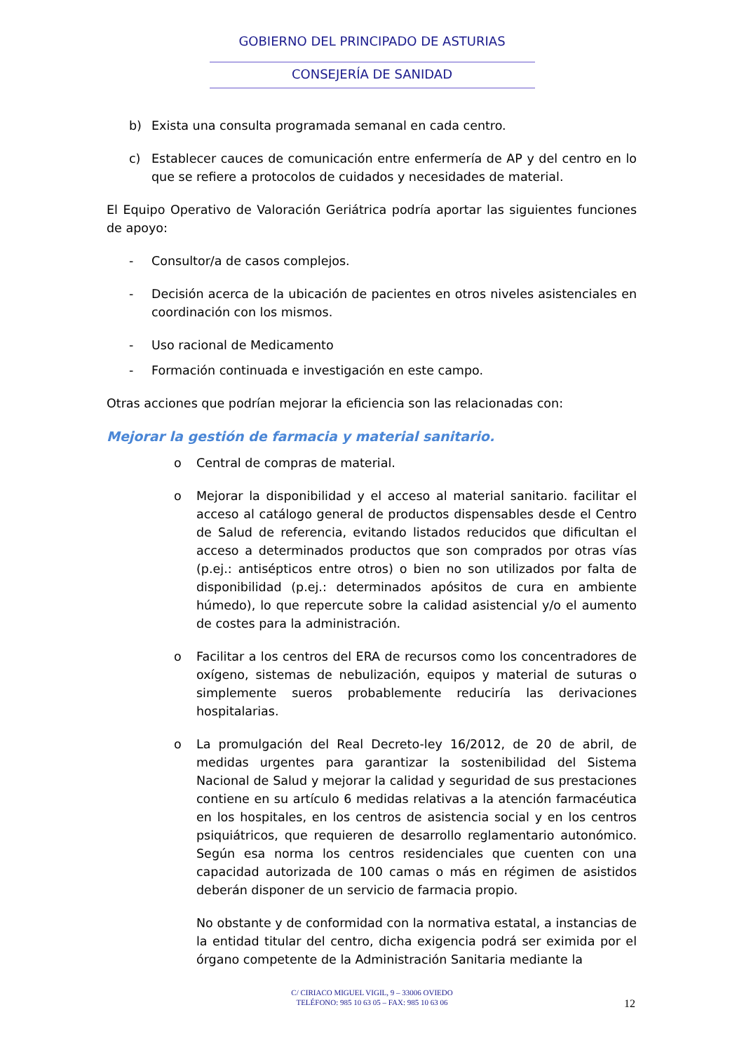GOBIERNO DEL PRINCIPADO DE ASTURIAS
CONSEJERÍA DE SANIDAD
b) Exista una consulta programada semanal en cada centro.
c) Establecer cauces de comunicación entre enfermería de AP y del centro en lo que se refiere a protocolos de cuidados y necesidades de material.
El Equipo Operativo de Valoración Geriátrica podría aportar las siguientes funciones de apoyo:
- Consultor/a de casos complejos.
- Decisión acerca de la ubicación de pacientes en otros niveles asistenciales en coordinación con los mismos.
- Uso racional de Medicamento
- Formación continuada e investigación en este campo.
Otras acciones que podrían mejorar la eficiencia son las relacionadas con:
Mejorar la gestión de farmacia y material sanitario.
o Central de compras de material.
o Mejorar la disponibilidad y el acceso al material sanitario. facilitar el acceso al catálogo general de productos dispensables desde el Centro de Salud de referencia, evitando listados reducidos que dificultan el acceso a determinados productos que son comprados por otras vías (p.ej.: antisépticos entre otros) o bien no son utilizados por falta de disponibilidad (p.ej.: determinados apósitos de cura en ambiente húmedo), lo que repercute sobre la calidad asistencial y/o el aumento de costes para la administración.
o Facilitar a los centros del ERA de recursos como los concentradores de oxígeno, sistemas de nebulización, equipos y material de suturas o simplemente sueros probablemente reduciría las derivaciones hospitalarias.
o La promulgación del Real Decreto-ley 16/2012, de 20 de abril, de medidas urgentes para garantizar la sostenibilidad del Sistema Nacional de Salud y mejorar la calidad y seguridad de sus prestaciones contiene en su artículo 6 medidas relativas a la atención farmacéutica en los hospitales, en los centros de asistencia social y en los centros psiquiátricos, que requieren de desarrollo reglamentario autonómico. Según esa norma los centros residenciales que cuenten con una capacidad autorizada de 100 camas o más en régimen de asistidos deberán disponer de un servicio de farmacia propio.
No obstante y de conformidad con la normativa estatal, a instancias de la entidad titular del centro, dicha exigencia podrá ser eximida por el órgano competente de la Administración Sanitaria mediante la
C/ CIRIACO MIGUEL VIGIL, 9 – 33006 OVIEDO
TELÉFONO: 985 10 63 05 – FAX: 985 10 63 06
12